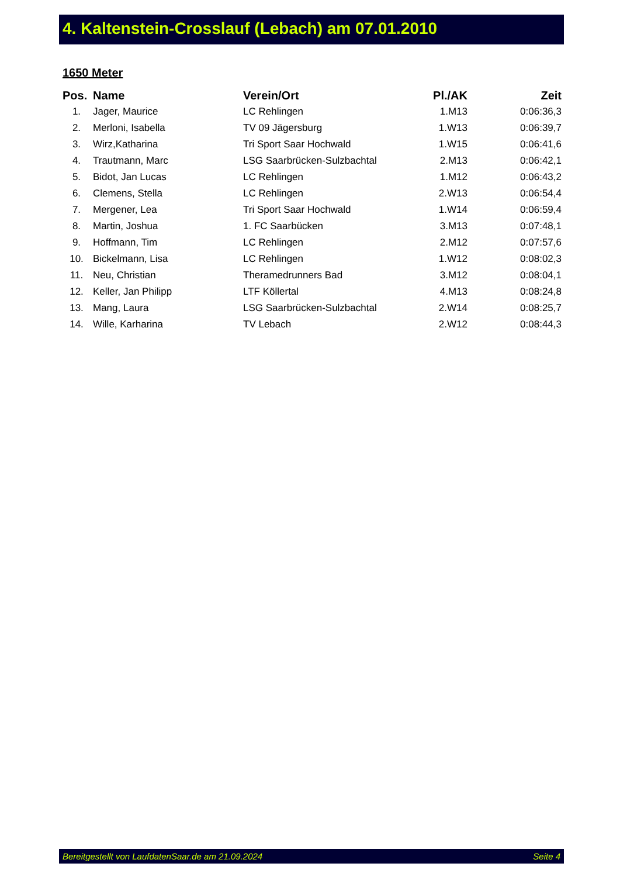4. Kaltenstein-Crosslauf (Lebach) am 07.01.2010
1650 Meter
| Pos. | Name | Verein/Ort | Pl./AK | Zeit |
| --- | --- | --- | --- | --- |
| 1. | Jager, Maurice | LC Rehlingen | 1.M13 | 0:06:36,3 |
| 2. | Merloni, Isabella | TV 09 Jägersburg | 1.W13 | 0:06:39,7 |
| 3. | Wirz,Katharina | Tri Sport Saar Hochwald | 1.W15 | 0:06:41,6 |
| 4. | Trautmann, Marc | LSG Saarbrücken-Sulzbachtal | 2.M13 | 0:06:42,1 |
| 5. | Bidot, Jan Lucas | LC Rehlingen | 1.M12 | 0:06:43,2 |
| 6. | Clemens, Stella | LC Rehlingen | 2.W13 | 0:06:54,4 |
| 7. | Mergener, Lea | Tri Sport Saar Hochwald | 1.W14 | 0:06:59,4 |
| 8. | Martin, Joshua | 1. FC Saarbücken | 3.M13 | 0:07:48,1 |
| 9. | Hoffmann, Tim | LC Rehlingen | 2.M12 | 0:07:57,6 |
| 10. | Bickelmann, Lisa | LC Rehlingen | 1.W12 | 0:08:02,3 |
| 11. | Neu, Christian | Theramedrunners Bad | 3.M12 | 0:08:04,1 |
| 12. | Keller, Jan Philipp | LTF Köllertal | 4.M13 | 0:08:24,8 |
| 13. | Mang, Laura | LSG Saarbrücken-Sulzbachtal | 2.W14 | 0:08:25,7 |
| 14. | Wille, Karharina | TV Lebach | 2.W12 | 0:08:44,3 |
Bereitgestellt von LaufdatenSaar.de am 21.09.2024 Seite 4